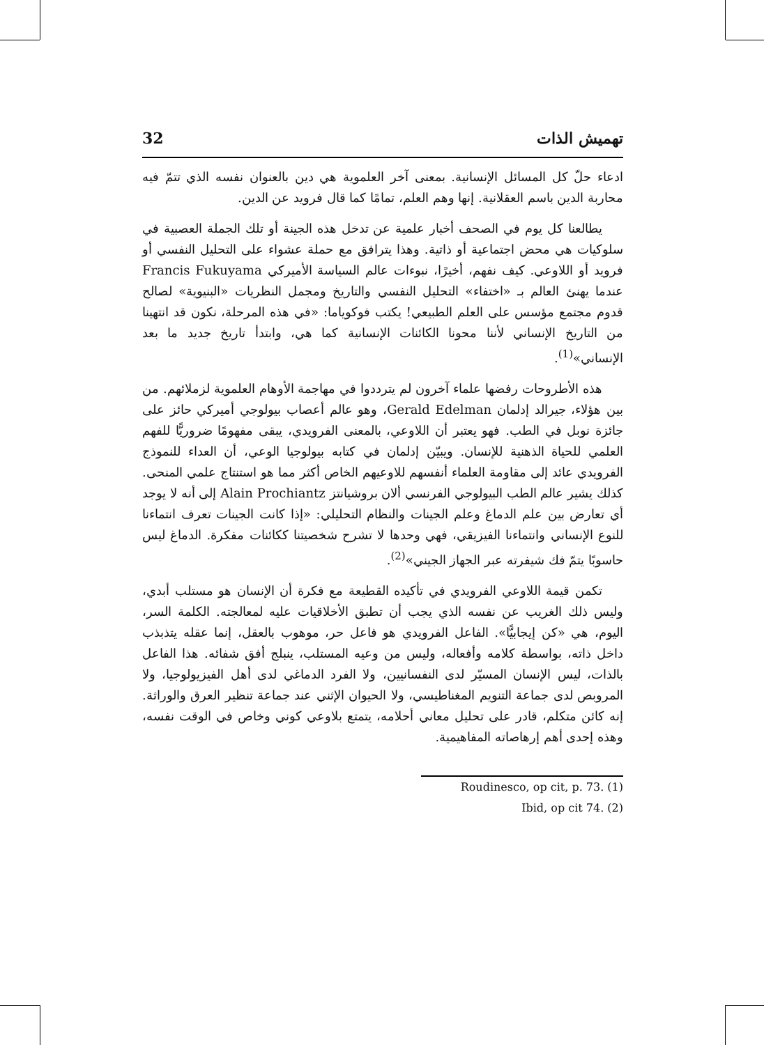تهميش الذات 32
ادعاء حلّ كل المسائل الإنسانية. بمعنى آخر العلموية هي دين بالعنوان نفسه الذي تتمّ فيه محاربة الدين باسم العقلانية. إنها وهم العلم، تمامًا كما قال فرويد عن الدين.
يطالعنا كل يوم في الصحف أخبار علمية عن تدخل هذه الجينة أو تلك الجملة العصبية في سلوكيات هي محض اجتماعية أو ذاتية. وهذا يترافق مع حملة عشواء على التحليل النفسي أو فرويد أو اللاوعي. كيف نفهم، أخيرًا، نبوءات عالم السياسة الأميركي Francis Fukuyama عندما يهنئ العالم بـ «اختفاء» التحليل النفسي والتاريخ ومجمل النظريات «البنيوية» لصالح قدوم مجتمع مؤسس على العلم الطبيعي! يكتب فوكوياما: «في هذه المرحلة، نكون قد انتهينا من التاريخ الإنساني لأننا محونا الكائنات الإنسانية كما هي، وابتدأ تاريخ جديد ما بعد الإنساني»<sup>(1)</sup>.
هذه الأطروحات رفضها علماء آخرون لم يترددوا في مهاجمة الأوهام العلموية لزملائهم. من بين هؤلاء، جيرالد إدلمان Gerald Edelman، وهو عالم أعصاب بيولوجي أميركي حائز على جائزة نوبل في الطب. فهو يعتبر أن اللاوعي، بالمعنى الفرويدي، يبقى مفهومًا ضروريًّا للفهم العلمي للحياة الذهنية للإنسان. ويبيّن إدلمان في كتابه بيولوجيا الوعي، أن العداء للنموذج الفرويدي عائد إلى مقاومة العلماء أنفسهم للاوعيهم الخاص أكثر مما هو استنتاج علمي المنحى. كذلك يشير عالم الطب البيولوجي الفرنسي ألان بروشيانتز Alain Prochiantz إلى أنه لا يوجد أي تعارض بين علم الدماغ وعلم الجينات والنظام التحليلي: «إذا كانت الجينات تعرف انتماءنا للنوع الإنساني وانتماءنا الفيزيقي، فهي وحدها لا تشرح شخصيتنا ككائنات مفكرة. الدماغ ليس حاسوبًا يتمّ فك شيفرته عبر الجهاز الجيني»<sup>(2)</sup>.
تكمن قيمة اللاوعي الفرويدي في تأكيده القطيعة مع فكرة أن الإنسان هو مستلب أبدي، وليس ذلك الغريب عن نفسه الذي يجب أن تطبق الأخلاقيات عليه لمعالجته. الكلمة السر، اليوم، هي «كن إيجابيًّا». الفاعل الفرويدي هو فاعل حر، موهوب بالعقل، إنما عقله يتذبذب داخل ذاته، بواسطة كلامه وأفعاله، وليس من وعيه المستلب، ينبلج أفق شفائه. هذا الفاعل بالذات، ليس الإنسان المسيّر لدى النفسانيين، ولا الفرد الدماغي لدى أهل الفيزيولوجيا، ولا المروبص لدى جماعة التنويم المغناطيسي، ولا الحيوان الإثني عند جماعة تنظير العرق والوراثة. إنه كائن متكلم، قادر على تحليل معاني أحلامه، يتمتع بلاوعي كوني وخاص في الوقت نفسه، وهذه إحدى أهم إرهاصاته المفاهيمية.
Roudinesco, op cit, p. 73. (1)
Ibid, op cit 74. (2)